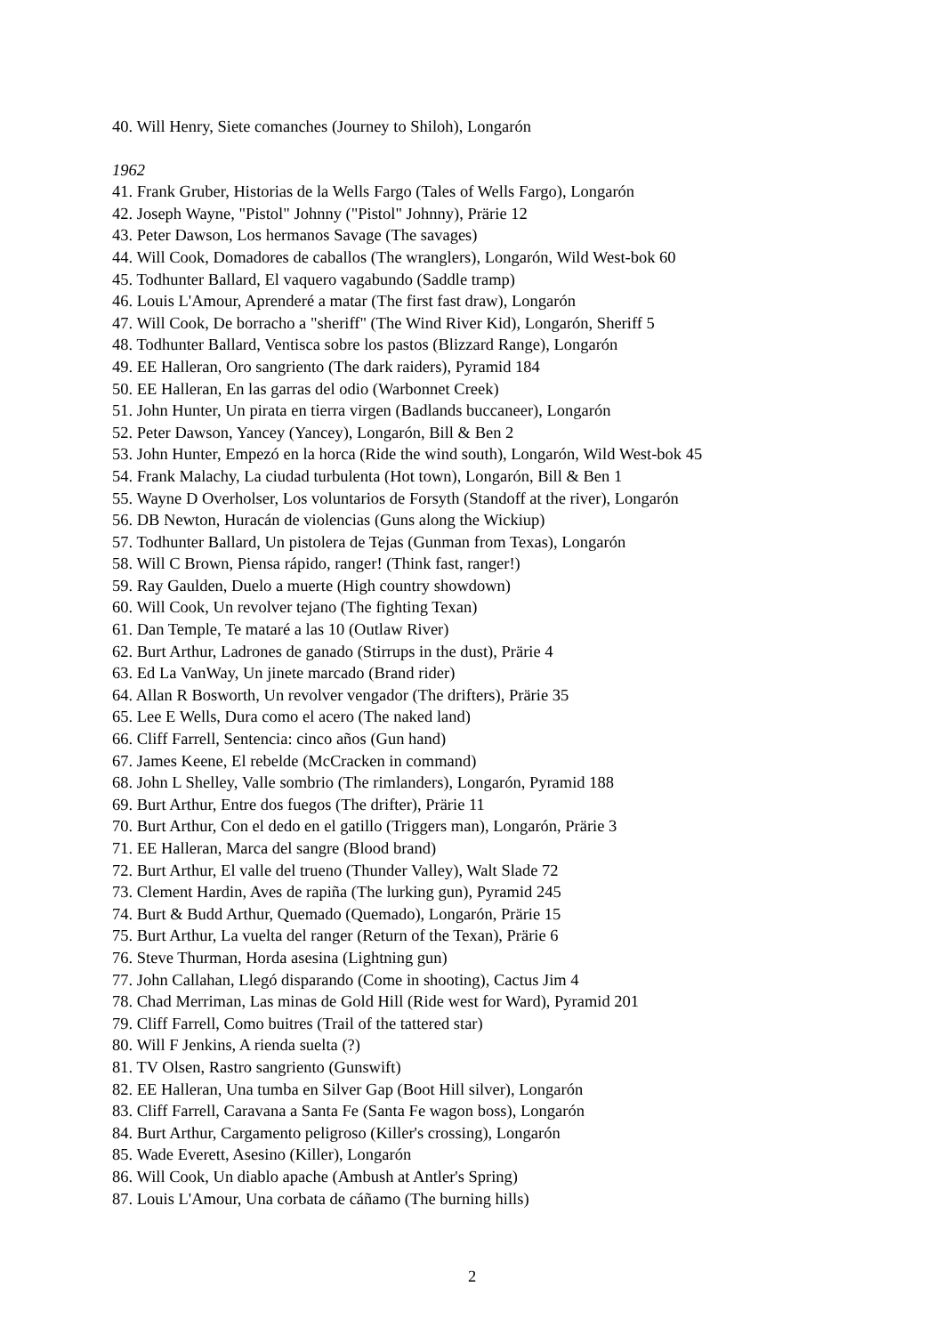40. Will Henry, Siete comanches (Journey to Shiloh), Longarón
1962
41. Frank Gruber, Historias de la Wells Fargo (Tales of Wells Fargo), Longarón
42. Joseph Wayne, "Pistol" Johnny ("Pistol" Johnny), Prärie 12
43. Peter Dawson, Los hermanos Savage (The savages)
44. Will Cook, Domadores de caballos (The wranglers), Longarón, Wild West-bok 60
45. Todhunter Ballard, El vaquero vagabundo (Saddle tramp)
46. Louis L'Amour, Aprenderé a matar (The first fast draw), Longarón
47. Will Cook, De borracho a "sheriff" (The Wind River Kid), Longarón, Sheriff 5
48. Todhunter Ballard, Ventisca sobre los pastos (Blizzard Range), Longarón
49. EE Halleran, Oro sangriento (The dark raiders), Pyramid 184
50. EE Halleran, En las garras del odio (Warbonnet Creek)
51. John Hunter, Un pirata en tierra virgen (Badlands buccaneer), Longarón
52. Peter Dawson, Yancey (Yancey), Longarón, Bill & Ben 2
53. John Hunter, Empezó en la horca (Ride the wind south), Longarón, Wild West-bok 45
54. Frank Malachy, La ciudad turbulenta (Hot town), Longarón, Bill & Ben 1
55. Wayne D Overholser, Los voluntarios de Forsyth (Standoff at the river), Longarón
56. DB Newton, Huracán de violencias (Guns along the Wickiup)
57. Todhunter Ballard, Un pistolera de Tejas (Gunman from Texas), Longarón
58. Will C Brown, Piensa rápido, ranger! (Think fast, ranger!)
59. Ray Gaulden, Duelo a muerte (High country showdown)
60. Will Cook, Un revolver tejano (The fighting Texan)
61. Dan Temple, Te mataré a las 10 (Outlaw River)
62. Burt Arthur, Ladrones de ganado (Stirrups in the dust), Prärie 4
63. Ed La VanWay, Un jinete marcado (Brand rider)
64. Allan R Bosworth, Un revolver vengador (The drifters), Prärie 35
65. Lee E Wells, Dura como el acero (The naked land)
66. Cliff Farrell, Sentencia: cinco años (Gun hand)
67. James Keene, El rebelde (McCracken in command)
68. John L Shelley, Valle sombrio (The rimlanders), Longarón, Pyramid 188
69. Burt Arthur, Entre dos fuegos (The drifter), Prärie 11
70. Burt Arthur, Con el dedo en el gatillo (Triggers man), Longarón, Prärie 3
71. EE Halleran, Marca del sangre (Blood brand)
72. Burt Arthur, El valle del trueno (Thunder Valley), Walt Slade 72
73. Clement Hardin, Aves de rapiña (The lurking gun), Pyramid 245
74. Burt & Budd Arthur, Quemado (Quemado), Longarón, Prärie 15
75. Burt Arthur, La vuelta del ranger (Return of the Texan), Prärie 6
76. Steve Thurman, Horda asesina (Lightning gun)
77. John Callahan, Llegó disparando (Come in shooting), Cactus Jim 4
78. Chad Merriman, Las minas de Gold Hill (Ride west for Ward), Pyramid 201
79. Cliff Farrell, Como buitres (Trail of the tattered star)
80. Will F Jenkins, A rienda suelta (?)
81. TV Olsen, Rastro sangriento (Gunswift)
82. EE Halleran, Una tumba en Silver Gap (Boot Hill silver), Longarón
83. Cliff Farrell, Caravana a Santa Fe (Santa Fe wagon boss), Longarón
84. Burt Arthur, Cargamento peligroso (Killer's crossing), Longarón
85. Wade Everett, Asesino (Killer), Longarón
86. Will Cook, Un diablo apache (Ambush at Antler's Spring)
87. Louis L'Amour, Una corbata de cáñamo (The burning hills)
2